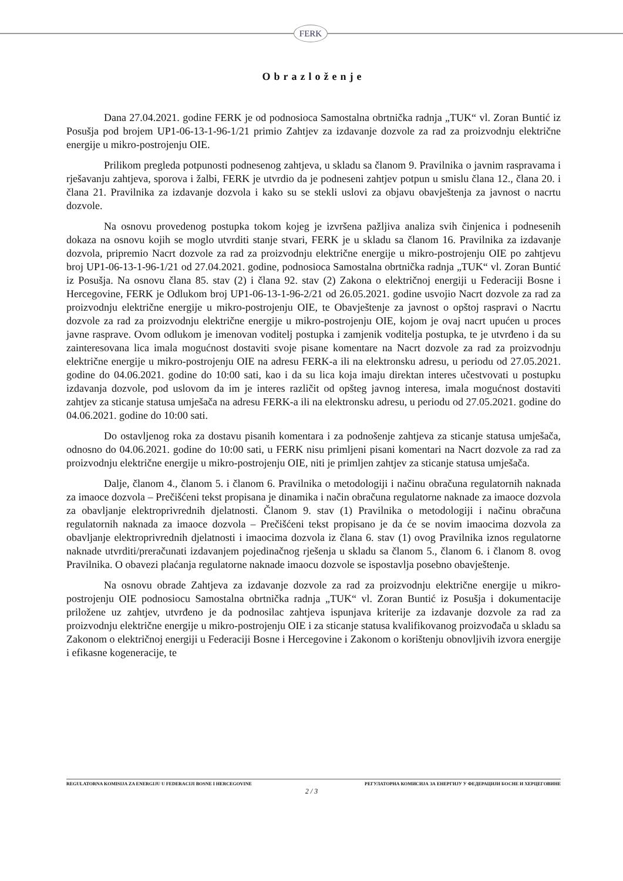FERK
Obrazloženje
Dana 27.04.2021. godine FERK je od podnosioca Samostalna obrtnička radnja „TUK“ vl. Zoran Buntić iz Posušja pod brojem UP1-06-13-1-96-1/21 primio Zahtjev za izdavanje dozvole za rad za proizvodnju električne energije u mikro-postrojenju OIE.
Prilikom pregleda potpunosti podnesenog zahtjeva, u skladu sa članom 9. Pravilnika o javnim raspravama i rješavanju zahtjeva, sporova i žalbi, FERK je utvrdio da je podneseni zahtjev potpun u smislu člana 12., člana 20. i člana 21. Pravilnika za izdavanje dozvola i kako su se stekli uslovi za objavu obavještenja za javnost o nacrtu dozvole.
Na osnovu provedenog postupka tokom kojeg je izvršena pažljiva analiza svih činjenica i podnesenih dokaza na osnovu kojih se moglo utvrditi stanje stvari, FERK je u skladu sa članom 16. Pravilnika za izdavanje dozvola, pripremio Nacrt dozvole za rad za proizvodnju električne energije u mikro-postrojenju OIE po zahtjevu broj UP1-06-13-1-96-1/21 od 27.04.2021. godine, podnosioca Samostalna obrtnička radnja „TUK“ vl. Zoran Buntić iz Posušja. Na osnovu člana 85. stav (2) i člana 92. stav (2) Zakona o električnoj energiji u Federaciji Bosne i Hercegovine, FERK je Odlukom broj UP1-06-13-1-96-2/21 od 26.05.2021. godine usvojio Nacrt dozvole za rad za proizvodnju električne energije u mikro-postrojenju OIE, te Obavještenje za javnost o opštoj raspravi o Nacrtu dozvole za rad za proizvodnju električne energije u mikro-postrojenju OIE, kojom je ovaj nacrt upućen u proces javne rasprave. Ovom odlukom je imenovan voditelj postupka i zamjenik voditelja postupka, te je utvrđeno i da su zainteresovana lica imala mogućnost dostaviti svoje pisane komentare na Nacrt dozvole za rad za proizvodnju električne energije u mikro-postrojenju OIE na adresu FERK-a ili na elektronsku adresu, u periodu od 27.05.2021. godine do 04.06.2021. godine do 10:00 sati, kao i da su lica koja imaju direktan interes učestvovati u postupku izdavanja dozvole, pod uslovom da im je interes različit od opšteg javnog interesa, imala mogućnost dostaviti zahtjev za sticanje statusa umješača na adresu FERK-a ili na elektronsku adresu, u periodu od 27.05.2021. godine do 04.06.2021. godine do 10:00 sati.
Do ostavljenog roka za dostavu pisanih komentara i za podnošenje zahtjeva za sticanje statusa umješača, odnosno do 04.06.2021. godine do 10:00 sati, u FERK nisu primljeni pisani komentari na Nacrt dozvole za rad za proizvodnju električne energije u mikro-postrojenju OIE, niti je primljen zahtjev za sticanje statusa umješača.
Dalje, članom 4., članom 5. i članom 6. Pravilnika o metodologiji i načinu obračuna regulatornih naknada za imaoce dozvola – Prečišćeni tekst propisana je dinamika i način obračuna regulatorne naknade za imaoce dozvola za obavljanje elektroprivrednih djelatnosti. Članom 9. stav (1) Pravilnika o metodologiji i načinu obračuna regulatornih naknada za imaoce dozvola – Prečišćeni tekst propisano je da će se novim imaocima dozvola za obavljanje elektroprivrednih djelatnosti i imaocima dozvola iz člana 6. stav (1) ovog Pravilnika iznos regulatorne naknade utvrditi/preračunati izdavanjem pojedinačnog rješenja u skladu sa članom 5., članom 6. i članom 8. ovog Pravilnika. O obavezi plaćanja regulatorne naknade imaocu dozvole se ispostavlja posebno obavještenje.
Na osnovu obrade Zahtjeva za izdavanje dozvole za rad za proizvodnju električne energije u mikro-postrojenju OIE podnosiocu Samostalna obrtnička radnja „TUK“ vl. Zoran Buntić iz Posušja i dokumentacije priložene uz zahtjev, utvrđeno je da podnosilac zahtjeva ispunjava kriterije za izdavanje dozvole za rad za proizvodnju električne energije u mikro-postrojenju OIE i za sticanje statusa kvalifikovanog proizvođača u skladu sa Zakonom o električnoj energiji u Federaciji Bosne i Hercegovine i Zakonom o korištenju obnovljivih izvora energije i efikasne kogeneracije, te
REGULATORNA KOMISIJA ZA ENERGIJU U FEDERACIJI BOSNE I HERCEGOVINE РЕГУЛАТОРНА КОМИСИЈА ЗА ЕНЕРГИЈУ У ФЕДЕРАЦИЈИ БОСНЕ И ХЕРЦЕГОВИНЕ
2 / 3